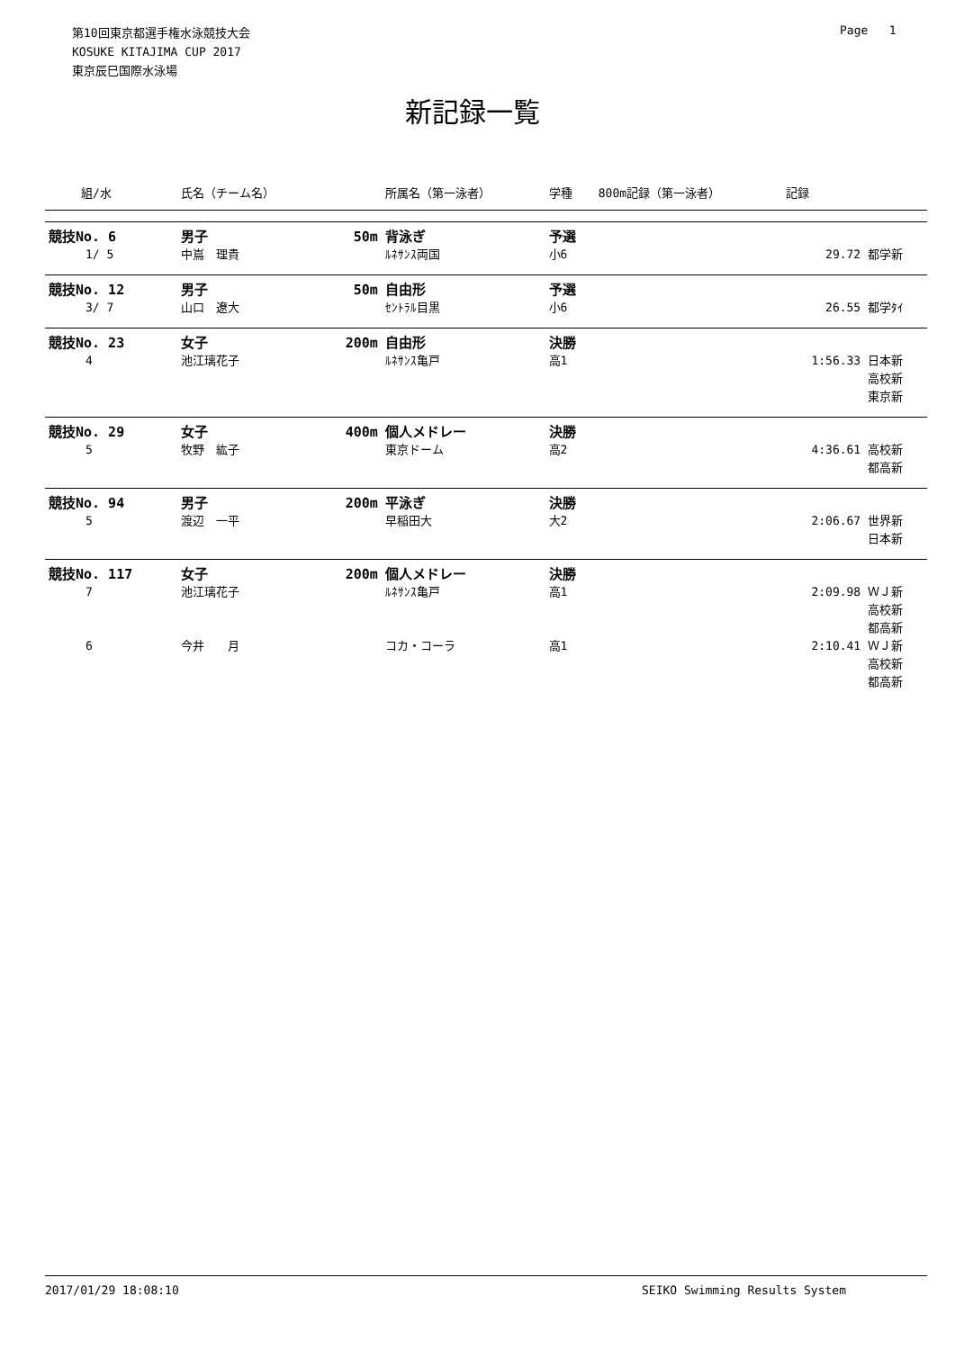第10回東京都選手権水泳競技大会
KOSUKE KITAJIMA CUP 2017
東京辰巳国際水泳場
Page 1
新記録一覧
| 組/水 | 氏名（チーム名） | | 所属名（第一泳者） | 学種 | 800m記録（第一泳者） | 記録 | |
| --- | --- | --- | --- | --- | --- | --- | --- |
| 競技No. 6 | 男子 | 50m | 背泳ぎ | 予選 | | | |
| 1/ 5 | 中嶌 理貴 | | ﾙﾈｻﾝｽ両国 | 小6 | | 29.72 | 都学新 |
| 競技No. 12 | 男子 | 50m | 自由形 | 予選 | | | |
| 3/ 7 | 山口 遼大 | | ｾﾝﾄﾗﾙ目黒 | 小6 | | 26.55 | 都学ﾀｲ |
| 競技No. 23 | 女子 | 200m | 自由形 | 決勝 | | | |
| 4 | 池江璃花子 | | ﾙﾈｻﾝｽ亀戸 | 高1 | | 1:56.33 | 日本新 高校新 東京新 |
| 競技No. 29 | 女子 | 400m | 個人メドレー | 決勝 | | | |
| 5 | 牧野 紘子 | | 東京ドーム | 高2 | | 4:36.61 | 高校新 都高新 |
| 競技No. 94 | 男子 | 200m | 平泳ぎ | 決勝 | | | |
| 5 | 渡辺 一平 | | 早稲田大 | 大2 | | 2:06.67 | 世界新 日本新 |
| 競技No. 117 | 女子 | 200m | 個人メドレー | 決勝 | | | |
| 7 | 池江璃花子 | | ﾙﾈｻﾝｽ亀戸 | 高1 | | 2:09.98 | ＷＪ新 高校新 都高新 |
| 6 | 今井 月 | | コカ・コーラ | 高1 | | 2:10.41 | ＷＪ新 高校新 都高新 |
2017/01/29 18:08:10 SEIKO Swimming Results System